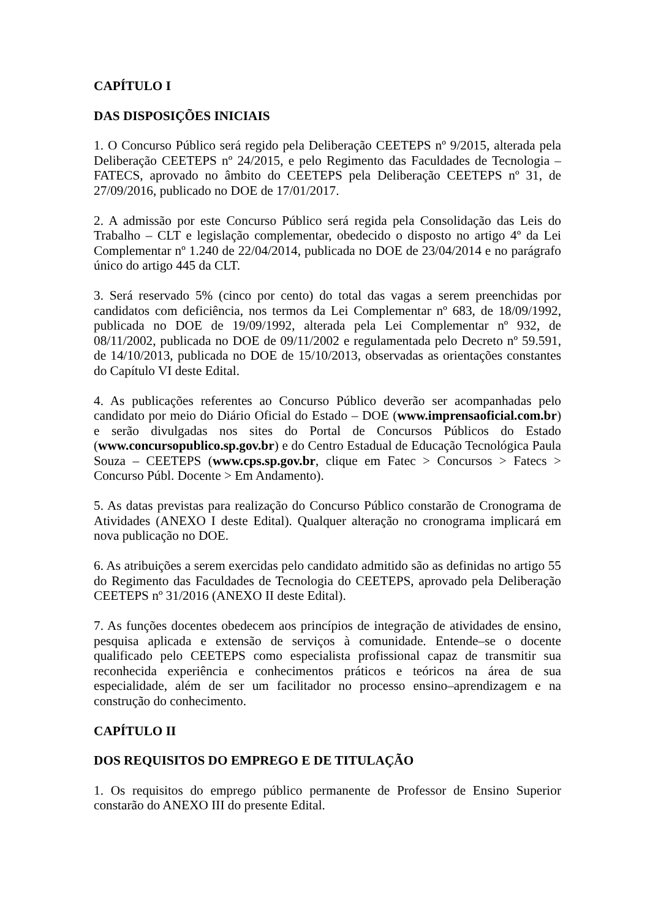CAPÍTULO I
DAS DISPOSIÇÕES INICIAIS
1. O Concurso Público será regido pela Deliberação CEETEPS nº 9/2015, alterada pela Deliberação CEETEPS nº 24/2015, e pelo Regimento das Faculdades de Tecnologia – FATECS, aprovado no âmbito do CEETEPS pela Deliberação CEETEPS nº 31, de 27/09/2016, publicado no DOE de 17/01/2017.
2. A admissão por este Concurso Público será regida pela Consolidação das Leis do Trabalho – CLT e legislação complementar, obedecido o disposto no artigo 4º da Lei Complementar nº 1.240 de 22/04/2014, publicada no DOE de 23/04/2014 e no parágrafo único do artigo 445 da CLT.
3. Será reservado 5% (cinco por cento) do total das vagas a serem preenchidas por candidatos com deficiência, nos termos da Lei Complementar nº 683, de 18/09/1992, publicada no DOE de 19/09/1992, alterada pela Lei Complementar nº 932, de 08/11/2002, publicada no DOE de 09/11/2002 e regulamentada pelo Decreto nº 59.591, de 14/10/2013, publicada no DOE de 15/10/2013, observadas as orientações constantes do Capítulo VI deste Edital.
4. As publicações referentes ao Concurso Público deverão ser acompanhadas pelo candidato por meio do Diário Oficial do Estado – DOE (www.imprensaoficial.com.br) e serão divulgadas nos sites do Portal de Concursos Públicos do Estado (www.concursopublico.sp.gov.br) e do Centro Estadual de Educação Tecnológica Paula Souza – CEETEPS (www.cps.sp.gov.br, clique em Fatec > Concursos > Fatecs > Concurso Públ. Docente > Em Andamento).
5. As datas previstas para realização do Concurso Público constarão de Cronograma de Atividades (ANEXO I deste Edital). Qualquer alteração no cronograma implicará em nova publicação no DOE.
6. As atribuições a serem exercidas pelo candidato admitido são as definidas no artigo 55 do Regimento das Faculdades de Tecnologia do CEETEPS, aprovado pela Deliberação CEETEPS nº 31/2016 (ANEXO II deste Edital).
7. As funções docentes obedecem aos princípios de integração de atividades de ensino, pesquisa aplicada e extensão de serviços à comunidade. Entende–se o docente qualificado pelo CEETEPS como especialista profissional capaz de transmitir sua reconhecida experiência e conhecimentos práticos e teóricos na área de sua especialidade, além de ser um facilitador no processo ensino–aprendizagem e na construção do conhecimento.
CAPÍTULO II
DOS REQUISITOS DO EMPREGO E DE TITULAÇÃO
1. Os requisitos do emprego público permanente de Professor de Ensino Superior constarão do ANEXO III do presente Edital.